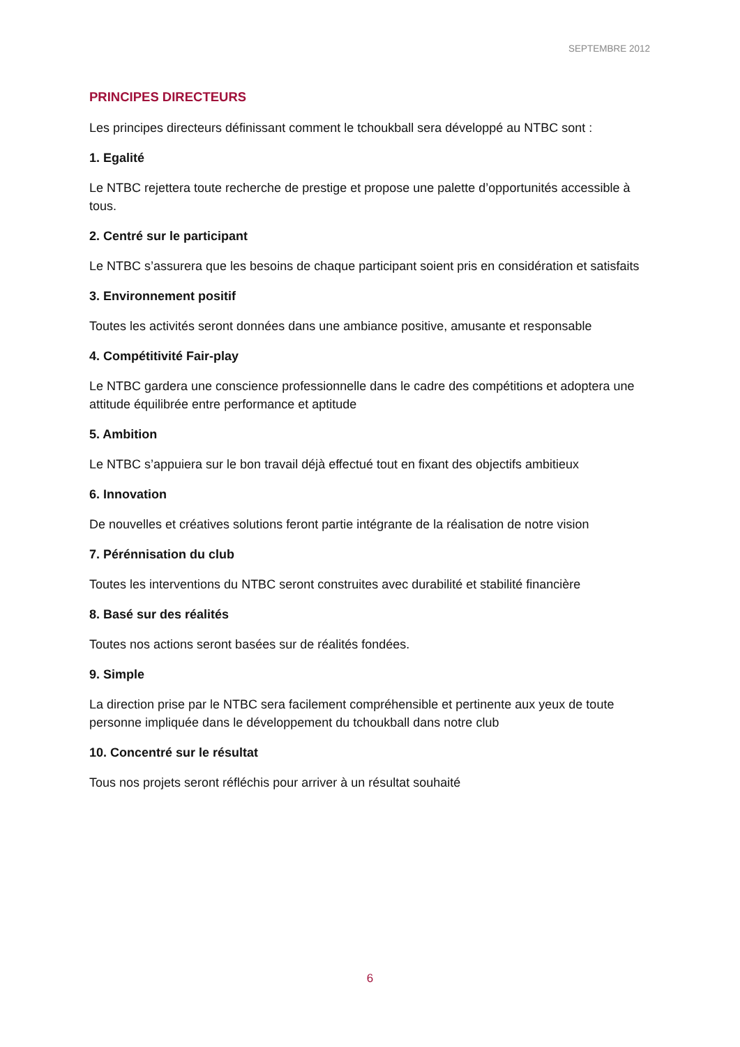SEPTEMBRE 2012
PRINCIPES DIRECTEURS
Les principes directeurs définissant comment le tchoukball sera développé au NTBC sont :
1. Egalité
Le NTBC rejettera toute recherche de prestige et propose une palette d’opportunités accessible à tous.
2. Centré sur le participant
Le NTBC s’assurera que les besoins de chaque participant soient pris en considération et satisfaits
3. Environnement positif
Toutes les activités seront données dans une ambiance positive, amusante et responsable
4. Compétitivité Fair-play
Le NTBC gardera une conscience professionnelle dans le cadre des compétitions et adoptera une attitude équilibrée entre performance et aptitude
5. Ambition
Le NTBC s’appuiera sur le bon travail déjà effectué tout en fixant des objectifs ambitieux
6. Innovation
De nouvelles et créatives solutions feront partie intégrante de la réalisation de notre vision
7. Pérénnisation du club
Toutes les interventions du NTBC seront construites avec durabilité et stabilité financière
8. Basé sur des réalités
Toutes nos actions seront basées sur de réalités fondées.
9. Simple
La direction prise par le NTBC sera facilement compréhensible et pertinente aux yeux de toute personne impliquée dans le développement du tchoukball dans notre club
10. Concentré sur le résultat
Tous nos projets seront réfléchis pour arriver à un résultat souhaité
6